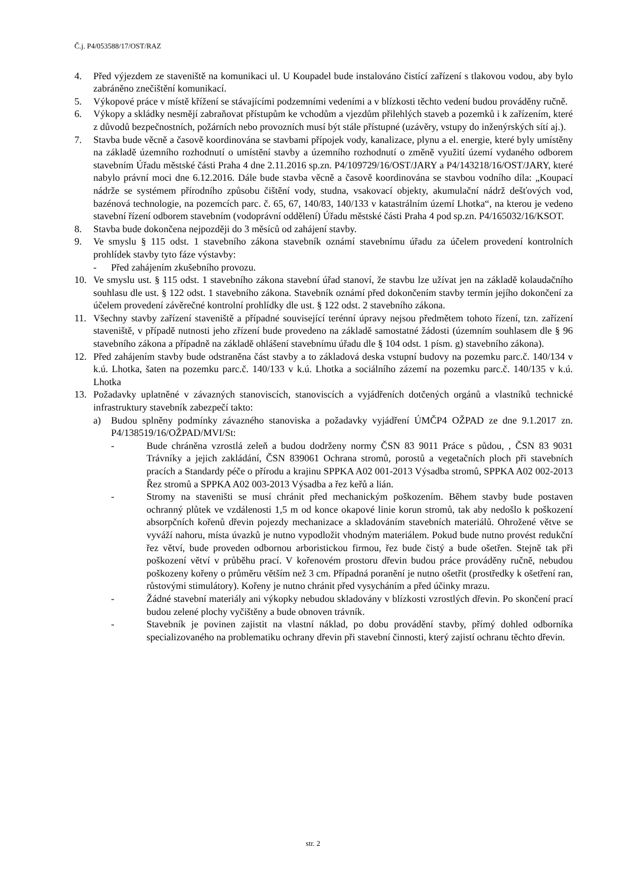Č.j. P4/053588/17/OST/RAZ
4. Před výjezdem ze staveniště na komunikaci ul. U Koupadel bude instalováno čistící zařízení s tlakovou vodou, aby bylo zabráněno znečištění komunikací.
5. Výkopové práce v místě křížení se stávajícími podzemními vedeními a v blízkosti těchto vedení budou prováděny ručně.
6. Výkopy a skládky nesmějí zabraňovat přístupům ke vchodům a vjezdům přilehlých staveb a pozemků i k zařízením, které z důvodů bezpečnostních, požárních nebo provozních musí být stále přístupné (uzávěry, vstupy do inženýrských sítí aj.).
7. Stavba bude věcně a časově koordinována se stavbami přípojek vody, kanalizace, plynu a el. energie, které byly umístěny na základě územního rozhodnutí o umístění stavby a územního rozhodnutí o změně využití území vydaného odborem stavebním Úřadu městské části Praha 4 dne 2.11.2016 sp.zn. P4/109729/16/OST/JARY a P4/143218/16/OST/JARY, které nabylo právní moci dne 6.12.2016. Dále bude stavba věcně a časově koordinována se stavbou vodního díla: „Koupací nádrže se systémem přírodního způsobu čištění vody, studna, vsakovací objekty, akumulační nádrž dešťových vod, bazénová technologie, na pozemcích parc. č. 65, 67, 140/83, 140/133 v katastrálním území Lhotka“, na kterou je vedeno stavební řízení odborem stavebním (vodoprávní oddělení) Úřadu městské části Praha 4 pod sp.zn. P4/165032/16/KSOT.
8. Stavba bude dokončena nejpozději do 3 měsíců od zahájení stavby.
9. Ve smyslu § 115 odst. 1 stavebního zákona stavebník oznámí stavebnímu úřadu za účelem provedení kontrolních prohlídek stavby tyto fáze výstavby:
- Před zahájením zkušebního provozu.
10. Ve smyslu ust. § 115 odst. 1 stavebního zákona stavební úřad stanoví, že stavbu lze užívat jen na základě kolaudačního souhlasu dle ust. § 122 odst. 1 stavebního zákona. Stavebník oznámí před dokončením stavby termín jejího dokončení za účelem provedení závěrečné kontrolní prohlídky dle ust. § 122 odst. 2 stavebního zákona.
11. Všechny stavby zařízení staveniště a případné související terénní úpravy nejsou předmětem tohoto řízení, tzn. zařízení staveniště, v případě nutnosti jeho zřízení bude provedeno na základě samostatné žádosti (územním souhlasem dle § 96 stavebního zákona a případně na základě ohlášení stavebnímu úřadu dle § 104 odst. 1 písm. g) stavebního zákona).
12. Před zahájením stavby bude odstraněna část stavby a to základová deska vstupní budovy na pozemku parc.č. 140/134 v k.ú. Lhotka, šaten na pozemku parc.č. 140/133 v k.ú. Lhotka a sociálního zázemí na pozemku parc.č. 140/135 v k.ú. Lhotka
13. Požadavky uplatněné v závazných stanoviscích, stanoviscích a vyjádřeních dotčených orgánů a vlastníků technické infrastruktury stavebník zabezpečí takto:
a) Budou splněny podmínky závazného stanoviska a požadavky vyjádření ÚMČP4 OŽPAD ze dne 9.1.2017 zn. P4/138519/16/OŽPAD/MVI/St:
- Bude chráněna vzrostlá zeleň a budou dodrženy normy ČSN 83 9011 Práce s půdou, , ČSN 83 9031 Trávníky a jejich zakládání, ČSN 839061 Ochrana stromů, porostů a vegetačních ploch při stavebních pracích a Standardy péče o přírodu a krajinu SPPKA A02 001-2013 Výsadba stromů, SPPKA A02 002-2013 Řez stromů a SPPKA A02 003-2013 Výsadba a řez keřů a lián.
- Stromy na staveništi se musí chránit před mechanickým poškozením. Během stavby bude postaven ochranný plůtek ve vzdálenosti 1,5 m od konce okapové linie korun stromů, tak aby nedošlo k poškození absorpčních kořenů dřevin pojezdy mechanizace a skladováním stavebních materiálů. Ohrožené větve se vyváží nahoru, místa úvazků je nutno vypodložit vhodným materiálem. Pokud bude nutno provést redukční řez větví, bude proveden odbornou arboristickou firmou, řez bude čistý a bude ošetřen. Stejně tak při poškození větví v průběhu prací. V kořenovém prostoru dřevin budou práce prováděny ručně, nebudou poškozeny kořeny o průměru větším než 3 cm. Případná poranění je nutno ošetřit (prostředky k ošetření ran, růstovými stimulátory). Kořeny je nutno chránit před vysycháním a před účinky mrazu.
- Žádné stavební materiály ani výkopky nebudou skladovány v blízkosti vzrostlých dřevin. Po skončení prací budou zelené plochy vyčištěny a bude obnoven trávník.
- Stavebník je povinen zajistit na vlastní náklad, po dobu provádění stavby, přímý dohled odborníka specializovaného na problematiku ochrany dřevin při stavební činnosti, který zajistí ochranu těchto dřevin.
str. 2